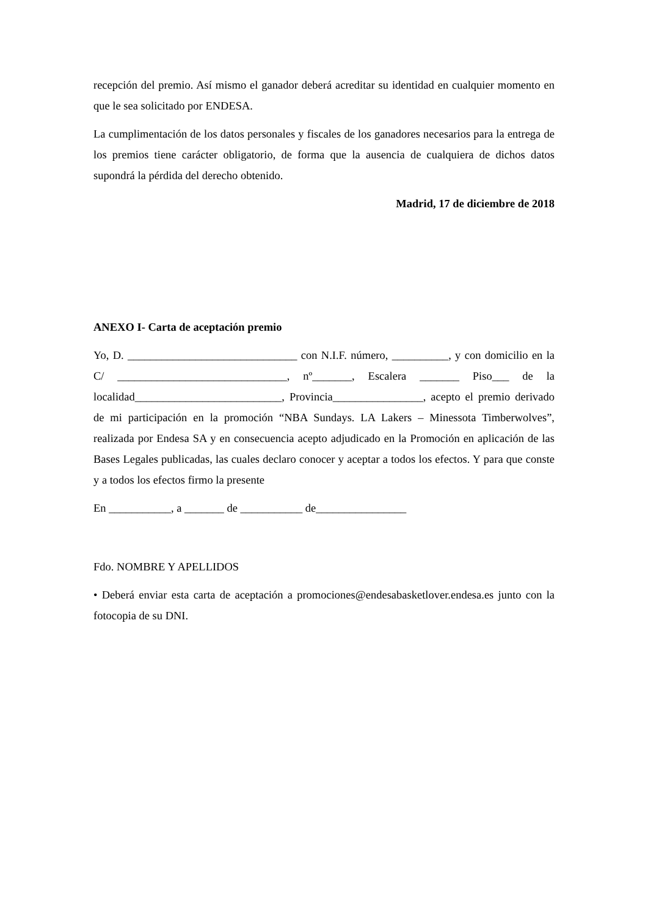recepción del premio. Así mismo el ganador deberá acreditar su identidad en cualquier momento en que le sea solicitado por ENDESA.
La cumplimentación de los datos personales y fiscales de los ganadores necesarios para la entrega de los premios tiene carácter obligatorio, de forma que la ausencia de cualquiera de dichos datos supondrá la pérdida del derecho obtenido.
Madrid, 17 de diciembre de 2018
ANEXO I- Carta de aceptación premio
Yo, D. ______________________________ con N.I.F. número, __________, y con domicilio en la C/ ______________________________, nº_______, Escalera _______ Piso___ de la localidad__________________________, Provincia________________, acepto el premio derivado de mi participación en la promoción “NBA Sundays. LA Lakers – Minessota Timberwolves”, realizada por Endesa SA y en consecuencia acepto adjudicado en la Promoción en aplicación de las Bases Legales publicadas, las cuales declaro conocer y aceptar a todos los efectos. Y para que conste y a todos los efectos firmo la presente
En ___________, a _______ de ___________ de________________
Fdo. NOMBRE Y APELLIDOS
• Deberá enviar esta carta de aceptación a promociones@endesabasketlover.endesa.es junto con la fotocopia de su DNI.